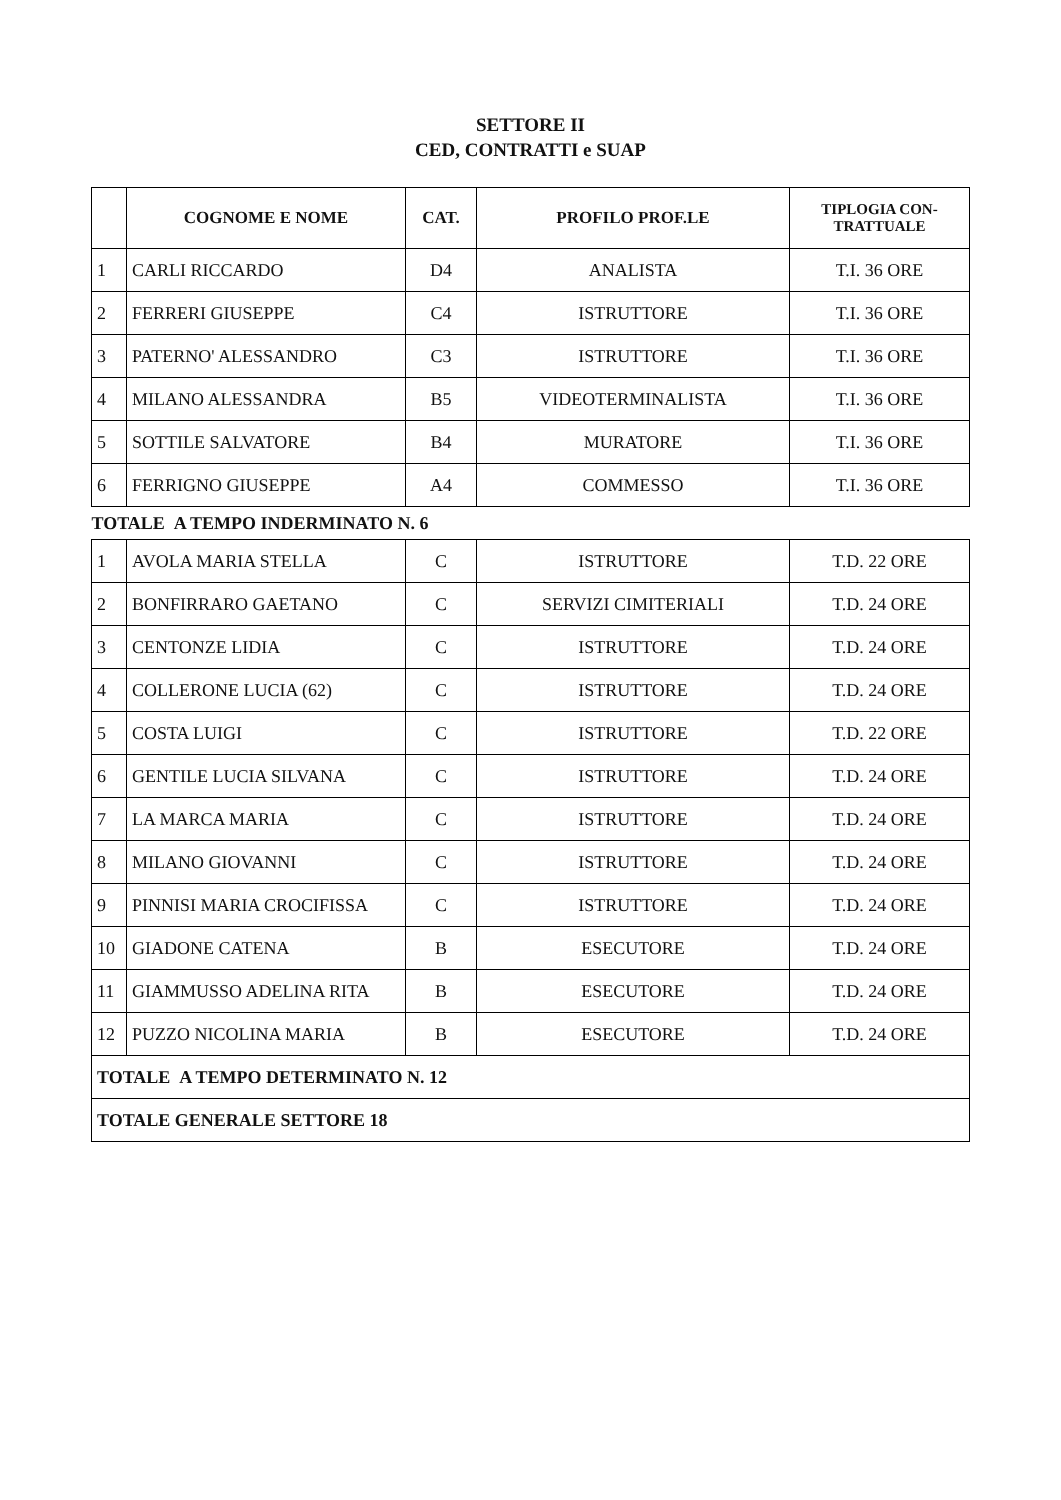SETTORE II
CED, CONTRATTI e SUAP
| | COGNOME E NOME | CAT. | PROFILO PROF.LE | TIPLOGIA CON- TRATTUALE |
| --- | --- | --- | --- | --- |
| 1 | CARLI RICCARDO | D4 | ANALISTA | T.I. 36 ORE |
| 2 | FERRERI GIUSEPPE | C4 | ISTRUTTORE | T.I. 36 ORE |
| 3 | PATERNO' ALESSANDRO | C3 | ISTRUTTORE | T.I. 36 ORE |
| 4 | MILANO ALESSANDRA | B5 | VIDEOTERMINALISTA | T.I. 36 ORE |
| 5 | SOTTILE SALVATORE | B4 | MURATORE | T.I. 36 ORE |
| 6 | FERRIGNO GIUSEPPE | A4 | COMMESSO | T.I. 36 ORE |
| TOTALE A TEMPO INDERMINATO N. 6 | | | | |
| 1 | AVOLA MARIA STELLA | C | ISTRUTTORE | T.D. 22 ORE |
| 2 | BONFIRRARO GAETANO | C | SERVIZI CIMITERIALI | T.D. 24 ORE |
| 3 | CENTONZE LIDIA | C | ISTRUTTORE | T.D. 24 ORE |
| 4 | COLLERONE LUCIA (62) | C | ISTRUTTORE | T.D. 24 ORE |
| 5 | COSTA LUIGI | C | ISTRUTTORE | T.D. 22 ORE |
| 6 | GENTILE LUCIA SILVANA | C | ISTRUTTORE | T.D. 24 ORE |
| 7 | LA MARCA MARIA | C | ISTRUTTORE | T.D. 24 ORE |
| 8 | MILANO GIOVANNI | C | ISTRUTTORE | T.D. 24 ORE |
| 9 | PINNISI MARIA CROCIFISSA | C | ISTRUTTORE | T.D. 24 ORE |
| 10 | GIADONE CATENA | B | ESECUTORE | T.D. 24 ORE |
| 11 | GIAMMUSSO ADELINA RITA | B | ESECUTORE | T.D. 24 ORE |
| 12 | PUZZO NICOLINA MARIA | B | ESECUTORE | T.D. 24 ORE |
| TOTALE A TEMPO DETERMINATO N. 12 | | | | |
| TOTALE GENERALE SETTORE 18 | | | | |